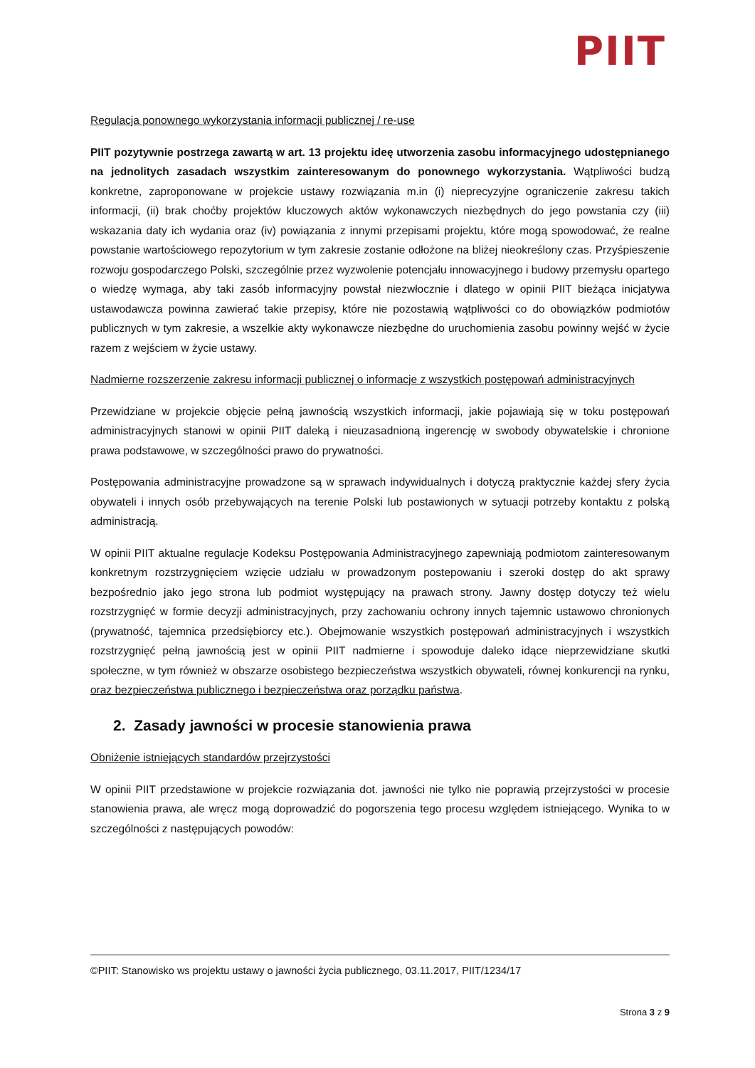PIIT
Regulacja ponownego wykorzystania informacji publicznej / re-use
PIIT pozytywnie postrzega zawartą w art. 13 projektu ideę utworzenia zasobu informacyjnego udostępnianego na jednolitych zasadach wszystkim zainteresowanym do ponownego wykorzystania. Wątpliwości budzą konkretne, zaproponowane w projekcie ustawy rozwiązania m.in (i) nieprecyzyjne ograniczenie zakresu takich informacji, (ii) brak choćby projektów kluczowych aktów wykonawczych niezbędnych do jego powstania czy (iii) wskazania daty ich wydania oraz (iv) powiązania z innymi przepisami projektu, które mogą spowodować, że realne powstanie wartościowego repozytorium w tym zakresie zostanie odłożone na bliżej nieokreślony czas. Przyśpieszenie rozwoju gospodarczego Polski, szczególnie przez wyzwolenie potencjału innowacyjnego i budowy przemysłu opartego o wiedzę wymaga, aby taki zasób informacyjny powstał niezwłocznie i dlatego w opinii PIIT bieżąca inicjatywa ustawodawcza powinna zawierać takie przepisy, które nie pozostawią wątpliwości co do obowiązków podmiotów publicznych w tym zakresie, a wszelkie akty wykonawcze niezbędne do uruchomienia zasobu powinny wejść w życie razem z wejściem w życie ustawy.
Nadmierne rozszerzenie zakresu informacji publicznej o informacje z wszystkich postępowań administracyjnych
Przewidziane w projekcie objęcie pełną jawnością wszystkich informacji, jakie pojawiają się w toku postępowań administracyjnych stanowi w opinii PIIT daleką i nieuzasadnioną ingerencję w swobody obywatelskie i chronione prawa podstawowe, w szczególności prawo do prywatności.
Postępowania administracyjne prowadzone są w sprawach indywidualnych i dotyczą praktycznie każdej sfery życia obywateli i innych osób przebywających na terenie Polski lub postawionych w sytuacji potrzeby kontaktu z polską administracją.
W opinii PIIT aktualne regulacje Kodeksu Postępowania Administracyjnego zapewniają podmiotom zainteresowanym konkretnym rozstrzygnięciem wzięcie udziału w prowadzonym postepowaniu i szeroki dostęp do akt sprawy bezpośrednio jako jego strona lub podmiot występujący na prawach strony. Jawny dostęp dotyczy też wielu rozstrzygnięć w formie decyzji administracyjnych, przy zachowaniu ochrony innych tajemnic ustawowo chronionych (prywatność, tajemnica przedsiębiorcy etc.). Obejmowanie wszystkich postępowań administracyjnych i wszystkich rozstrzygnięć pełną jawnością jest w opinii PIIT nadmierne i spowoduje daleko idące nieprzewidziane skutki społeczne, w tym również w obszarze osobistego bezpieczeństwa wszystkich obywateli, równej konkurencji na rynku, oraz bezpieczeństwa publicznego i bezpieczeństwa oraz porządku państwa.
2. Zasady jawności w procesie stanowienia prawa
Obniżenie istniejących standardów przejrzystości
W opinii PIIT przedstawione w projekcie rozwiązania dot. jawności nie tylko nie poprawią przejrzystości w procesie stanowienia prawa, ale wręcz mogą doprowadzić do pogorszenia tego procesu względem istniejącego. Wynika to w szczególności z następujących powodów:
©PIIT: Stanowisko ws projektu ustawy o jawności życia publicznego, 03.11.2017, PIIT/1234/17
Strona 3 z 9